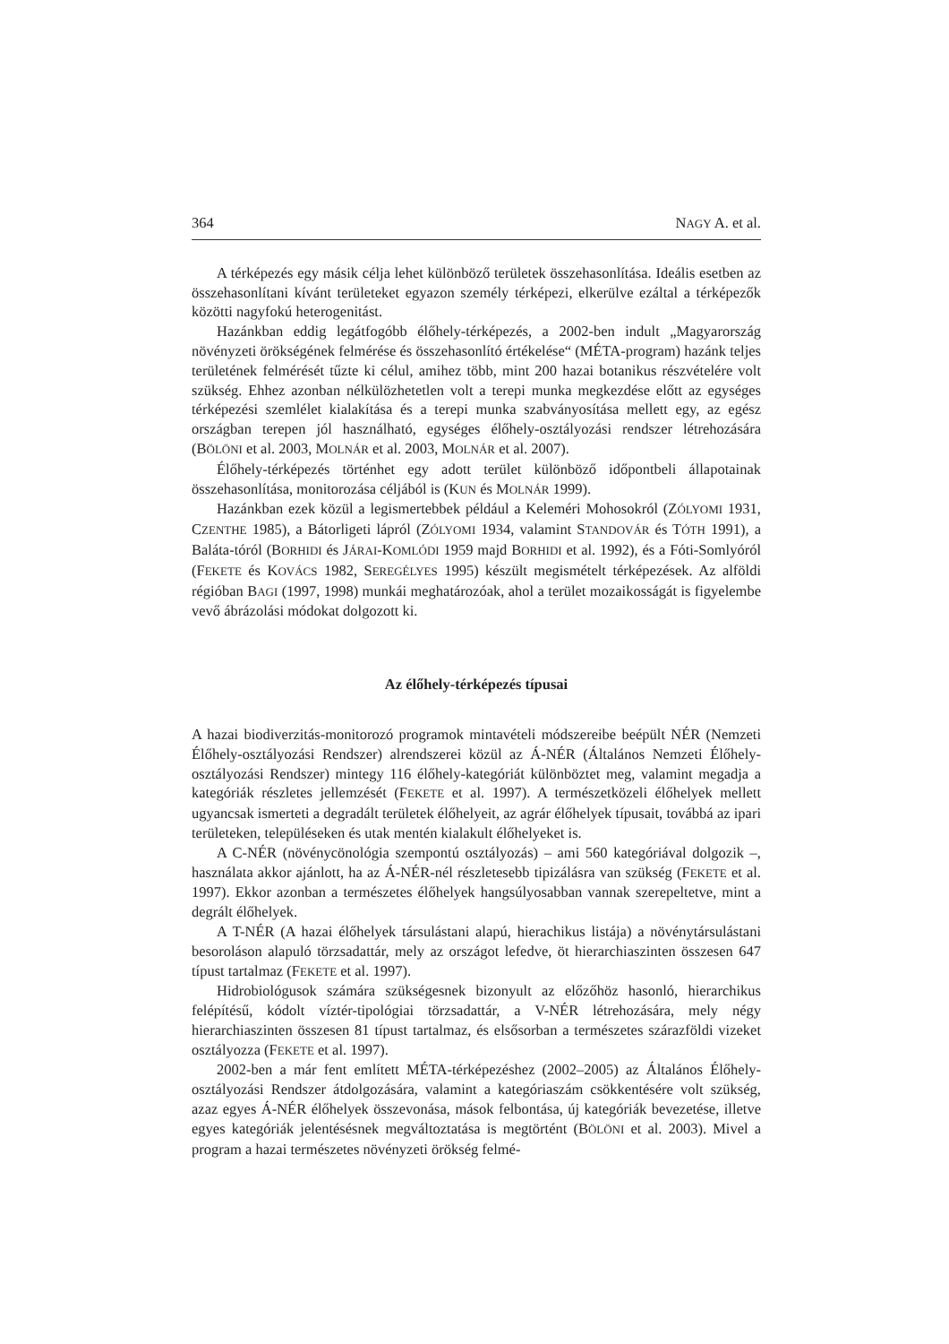364 NAGY A. et al.
A térképezés egy másik célja lehet különböző területek összehasonlítása. Ideális esetben az összehasonlítani kívánt területeket egyazon személy térképezi, elkerülve ezáltal a térképezők közötti nagyfokú heterogenitást.
Hazánkban eddig legátfogóbb élőhely-térképezés, a 2002-ben indult „Magyarország növényzeti örökségének felmérése és összehasonlító értékelése“ (MÉTA-program) hazánk teljes területének felmérését tűzte ki célul, amihez több, mint 200 hazai botanikus részvételére volt szükség. Ehhez azonban nélkülözhetetlen volt a terepi munka megkezdése előtt az egységes térképezési szemlélet kialakítása és a terepi munka szabványosítása mellett egy, az egész országban terepen jól használható, egységes élőhely-osztályozási rendszer létrehozására (BÖLÖNI et al. 2003, MOLNÁR et al. 2003, MOLNÁR et al. 2007).
Élőhely-térképezés történhet egy adott terület különböző időpontbeli állapotainak összehasonlítása, monitorozása céljából is (KUN és MOLNÁR 1999).
Hazánkban ezek közül a legismertebbek például a Keleméri Mohosokról (ZÓLYOMI 1931, CZENTHE 1985), a Bátorligeti lápról (ZÓLYOMI 1934, valamint STANDOVÁR és TÓTH 1991), a Baláta-tóról (BORHIDI és JÁRAI-KOMLÓDI 1959 majd BORHIDI et al. 1992), és a Fóti-Somlyóról (FEKETE és KOVÁCS 1982, SEREGÉLYES 1995) készült megismételt térképezések. Az alföldi régióban BAGI (1997, 1998) munkái meghatározóak, ahol a terület mozaikosságát is figyelembe vevő ábrázolási módokat dolgozott ki.
Az élőhely-térképezés típusai
A hazai biodiverzitás-monitorozó programok mintavételi módszereibe beépült NÉR (Nemzeti Élőhely-osztályozási Rendszer) alrendszerei közül az Á-NÉR (Általános Nemzeti Élőhely-osztályozási Rendszer) mintegy 116 élőhely-kategóriát különböztet meg, valamint megadja a kategóriák részletes jellemzését (FEKETE et al. 1997). A természetközeli élőhelyek mellett ugyancsak ismerteti a degradált területek élőhelyeit, az agrár élőhelyek típusait, továbbá az ipari területeken, településeken és utak mentén kialakult élőhelyeket is.
A C-NÉR (növénycönológia szempontú osztályozás) – ami 560 kategóriával dolgozik –, használata akkor ajánlott, ha az Á-NÉR-nél részletesebb tipizálásra van szükség (FEKETE et al. 1997). Ekkor azonban a természetes élőhelyek hangsúlyosabban vannak szerepeltetve, mint a degrált élőhelyek.
A T-NÉR (A hazai élőhelyek társulástani alapú, hierachikus listája) a növénytársulástani besoroláson alapuló törzsadattár, mely az országot lefedve, öt hierarchiaszinten összesen 647 típust tartalmaz (FEKETE et al. 1997).
Hidrobiológusok számára szükségesnek bizonyult az előzőhöz hasonló, hierarchikus felépítésű, kódolt víztér-tipológiai törzsadattár, a V-NÉR létrehozására, mely négy hierarchiaszinten összesen 81 típust tartalmaz, és elsősorban a természetes szárazföldi vizeket osztályozza (FEKETE et al. 1997).
2002-ben a már fent említett MÉTA-térképezéshez (2002–2005) az Általános Élőhely-osztályozási Rendszer átdolgozására, valamint a kategóriaszám csökkentésére volt szükség, azaz egyes Á-NÉR élőhelyek összevonása, mások felbontása, új kategóriák bevezetése, illetve egyes kategóriák jelentésésnek megváltoztatása is megtörtént (BÖLÖNI et al. 2003). Mivel a program a hazai természetes növényzeti örökség felmé-